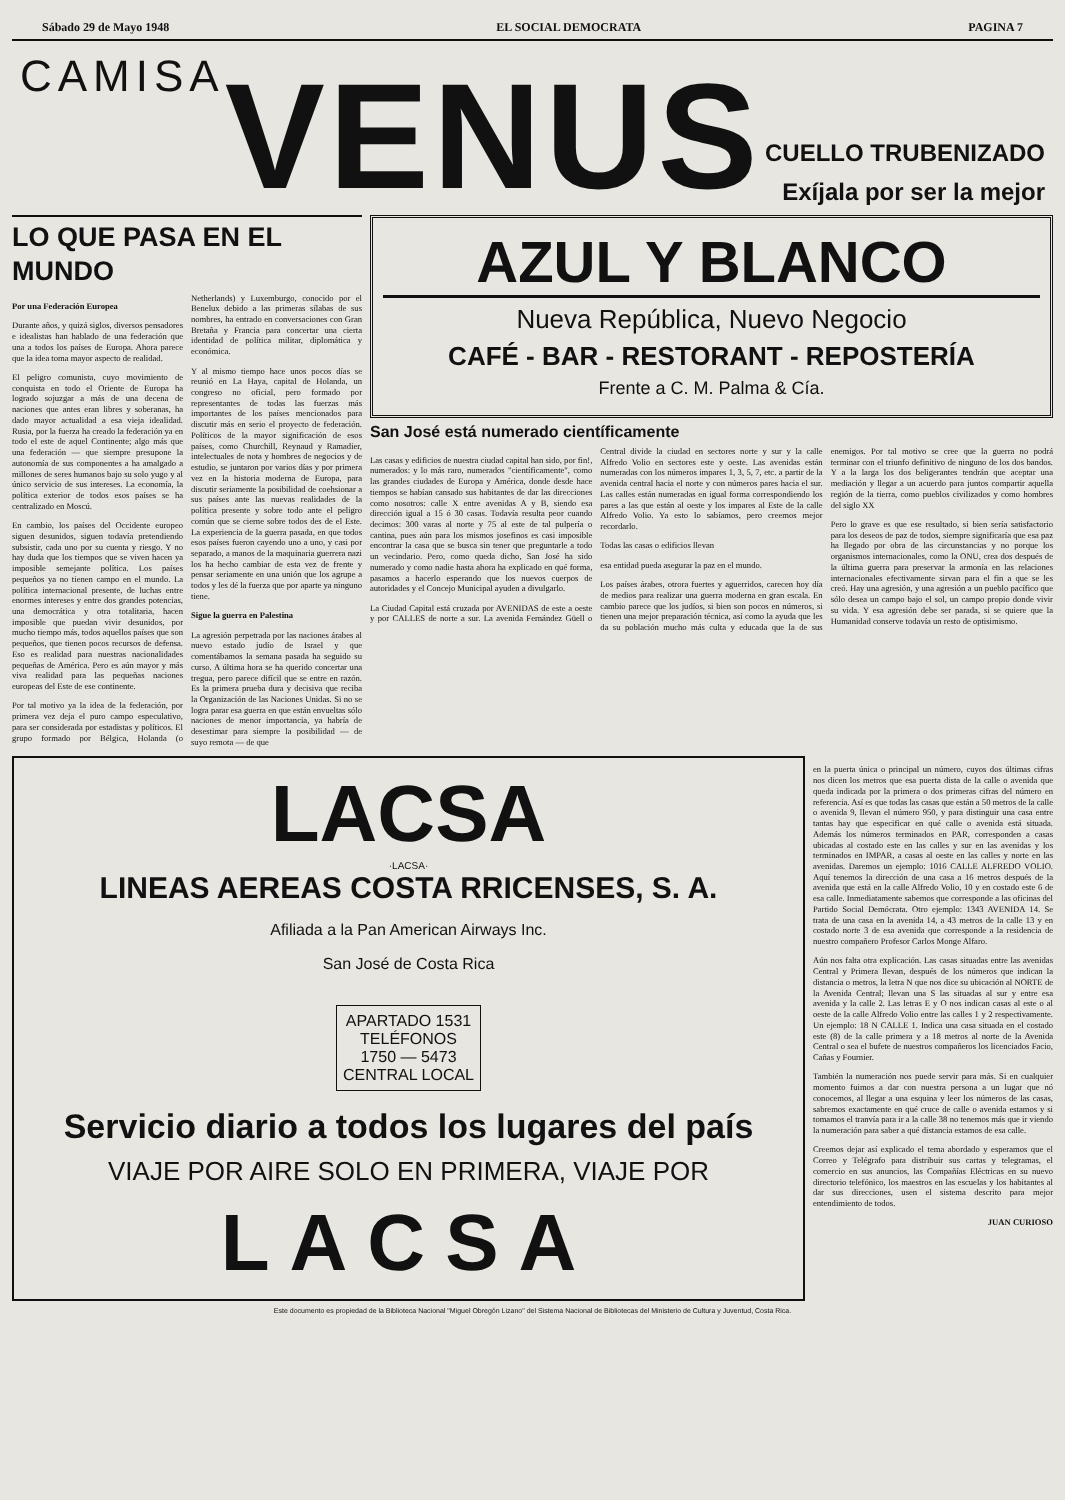Sábado 29 de Mayo 1948 EL SOCIAL DEMOCRATA PAGINA 7
CAMISA
VENUS
CUELLO TRUBENIZADO
Exíjala por ser la mejor
LO QUE PASA EN EL MUNDO
Por una Federación Europea
Durante años, y quizá siglos, diversos pensadores e idealistas han hablado de una federación que una a todos los países de Europa. Ahora parece que la idea toma mayor aspecto de realidad.
El peligro comunista, cuyo movimiento de conquista en todo el Oriente de Europa ha logrado sojuzgar a más de una decena de naciones que antes eran libres y soberanas, ha dado mayor actualidad a esa vieja idealidad. Rusia, por la fuerza ha creado la federación ya en todo el este de aquel Continente; algo más que una federación — que siempre presupone la autonomía de sus componentes a ha amalgado a millones de seres humanos bajo su solo yugo y al único servicio de sus intereses. La economía, la política exterior de todos esos países se ha centralizado en Moscú.
En cambio, los países del Occidente europeo siguen desunidos, siguen todavía pretendiendo subsistir, cada uno por su cuenta y riesgo. Y no hay duda que los tiempos que se viven hacen ya imposible semejante política. Los países pequeños ya no tienen campo en el mundo. La política internacional presente, de luchas entre enormes intereses y entre dos grandes potencias, una democrática y otra totalitaria, hacen imposible que puedan vivir desunidos, por mucho tiempo más, todos aquellos países que son pequeños, que tienen pocos recursos de defensa. Eso es realidad para nuestras nacionalidades pequeñas de América. Pero es aún mayor y más viva realidad para las pequeñas naciones europeas del Este de ese continente.
Por tal motivo ya la idea de la federación, por primera vez deja el puro campo especulativo, para ser considerada por estadistas y políticos. El grupo formado por Bélgica, Holanda (o Netherlands) y Luxemburgo, conocido por el Benelux debido a las primeras sílabas de sus nombres, ha entrado en conversaciones con Gran Bretaña y Francia para concertar una cierta identidad de política militar, diplomática y económica.
Y al mismo tiempo hace unos pocos días se reunió en La Haya, capital de Holanda, un congreso no oficial, pero formado por representantes de todas las fuerzas más importantes de los países mencionados para discutir más en serio el proyecto de federación. Políticos de la mayor significación de esos países, como Churchill, Reynaud y Ramadier, intelectuales de nota y hombres de negocios y de estudio, se juntaron por varios días y por primera vez en la historia moderna de Europa, para discutir seriamente la posibilidad de coehsionar a sus países ante las nuevas realidades de la política presente y sobre todo ante el peligro común que se cierne sobre todos des de el Este. La experiencia de la guerra pasada, en que todos esos países fueron cayendo uno a uno, y casi por separado, a manos de la maquinaria guerrera nazi los ha hecho cambiar de esta vez de frente y pensar seriamente en una unión que los agrupe a todos y les dé la fuerza que por aparte ya ninguno tiene.
Sigue la guerra en Palestina
La agresión perpetrada por las naciones árabes al nuevo estado judío de Israel y que comentábamos la semana pasada ha seguido su curso. A última hora se ha querido concertar una tregua, pero parece difícil que se entre en razón. Es la primera prueba dura y decisiva que reciba la Organización de las Naciones Unidas. Si no se logra parar esa guerra en que están envueltas sólo naciones de menor importancia, ya habría de desestimar para siempre la posibilidad — de suyo remota — de que
AZUL Y BLANCO
Nueva República, Nuevo Negocio
CAFÉ - BAR - RESTORANT - REPOSTERÍA
Frente a C. M. Palma & Cía.
San José está numerado científicamente
Las casas y edificios de nuestra ciudad capital han sido, por fin!, numerados: y lo más raro, numerados "científicamente", como las grandes ciudades de Europa y América, donde desde hace tiempos se habían cansado sus habitantes de dar las direcciones como nosotros: calle X entre avenidas A y B, siendo esa dirección igual a 15 ó 30 casas. Todavía resulta peor cuando decimos: 300 varas al norte y 75 al este de tal pulpería o cantina, pues aún para los mismos josefinos es casi imposible encontrar la casa que se busca sin tener que preguntarle a todo un vecindario. Pero, como queda dicho, San José ha sido numerado y como nadie hasta ahora ha explicado en qué forma, pasamos a hacerlo esperando que los nuevos cuerpos de autoridades y el Concejo Municipal ayuden a divulgarlo.
La Ciudad Capital está cruzada por AVENIDAS de este a oeste y por CALLES de norte a sur. La avenida Fernández Güell o Central divide la ciudad en sectores norte y sur y la calle Alfredo Volio en sectores este y oeste. Las avenidas están numeradas con los números impares 1, 3, 5, 7, etc. a partir de la avenida central hacia el norte y con números pares hacia el sur. Las calles están numeradas en igual forma correspondiendo los pares a las que están al oeste y los impares al Este de la calle Alfredo Volio. Ya esto lo sabíamos, pero creemos mejor recordarlo.
Todas las casas o edificios llevan
esa entidad pueda asegurar la paz en el mundo.
Los países árabes, otrora fuertes y aguerridos, carecen hoy día de medios para realizar una guerra moderna en gran escala. En cambio parece que los judíos, si bien son pocos en números, si tienen una mejor preparación técnica, así como la ayuda que les da su población mucho más culta y educada que la de sus enemigos. Por tal motivo se cree que la guerra no podrá terminar con el triunfo definitivo de ninguno de los dos bandos. Y a la larga los dos beligerantes tendrán que aceptar una mediación y llegar a un acuerdo para juntos compartir aquella región de la tierra, como pueblos civilizados y como hombres del siglo XX
Pero lo grave es que ese resultado, si bien sería satisfactorio para los deseos de paz de todos, siempre significaría que esa paz ha llegado por obra de las circunstancias y no porque los organismos internacionales, como la ONU, crea dos después de la última guerra para preservar la armonía en las relaciones internacionales efectivamente sirvan para el fin a que se les creó. Hay una agresión, y una agresión a un pueblo pacífico que sólo desea un campo bajo el sol, un campo propio donde vivir su vida. Y esa agresión debe ser parada, si se quiere que la Humanidad conserve todavía un resto de optisimismo.
LACSA
·LACSA·
LINEAS AEREAS COSTA RRICENSES, S. A.
Afiliada a la Pan American Airways Inc.
San José de Costa Rica
APARTADO 1531
TELÉFONOS
1750 — 5473
CENTRAL LOCAL
Servicio diario a todos los lugares del país
VIAJE POR AIRE SOLO EN PRIMERA, VIAJE POR
LACSA
en la puerta única o principal un número, cuyos dos últimas cifras nos dicen los metros que esa puerta dista de la calle o avenida que queda indicada por la primera o dos primeras cifras del número en referencia. Así es que todas las casas que están a 50 metros de la calle o avenida 9, llevan el número 950, y para distinguir una casa entre tantas hay que especificar en qué calle o avenida está situada. Además los números terminados en PAR, corresponden a casas ubicadas al costado este en las calles y sur en las avenidas y los terminados en IMPAR, a casas al oeste en las calles y norte en las avenidas. Daremos un ejemplo: 1016 CALLE ALFREDO VOLIO. Aquí tenemos la dirección de una casa a 16 metros después de la avenida que está en la calle Alfredo Volio, 10 y en costado este 6 de esa calle. Inmediatamente sabemos que corresponde a las oficinas del Partido Social Demócrata. Otro ejemplo: 1343 AVENIDA 14. Se trata de una casa en la avenida 14, a 43 metros de la calle 13 y en costado norte 3 de esa avenida que corresponde a la residencia de nuestro compañero Profesor Carlos Monge Alfaro.
Aún nos falta otra explicación. Las casas situadas entre las avenidas Central y Primera llevan, después de los números que indican la distancia o metros, la letra N que nos dice su ubicación al NORTE de la Avenida Central; llevan una S las situadas al sur y entre esa avenida y la calle 2. Las letras E y O nos indican casas al este o al oeste de la calle Alfredo Volio entre las calles 1 y 2 respectivamente. Un ejemplo: 18 N CALLE 1. Indica una casa situada en el costado este (8) de la calle primera y a 18 metros al norte de la Avenida Central o sea el bufete de nuestros compañeros los licenciados Facio, Cañas y Fournier.
También la numeración nos puede servir para más. Si en cualquier momento fuimos a dar con nuestra persona a un lugar que nó conocemos, al llegar a una esquina y leer los números de las casas, sabremos exactamente en qué cruce de calle o avenida estamos y si tomamos el tranvía para ir a la calle 38 no tenemos más que ir viendo la numeración para saber a qué distancia estamos de esa calle.
Creemos dejar así explicado el tema abordado y esperamos que el Correo y Telégrafo para distribuir sus cartas y telegramas, el comercio en sus anuncios, las Compañías Eléctricas en su nuevo directorio telefónico, los maestros en las escuelas y los habitantes al dar sus direcciones, usen el sistema descrito para mejor entendimiento de todos.
JUAN CURIOSO
Este documento es propiedad de la Biblioteca Nacional "Miguel Obregón Lizano" del Sistema Nacional de Bibliotecas del Ministerio de Cultura y Juventud, Costa Rica.